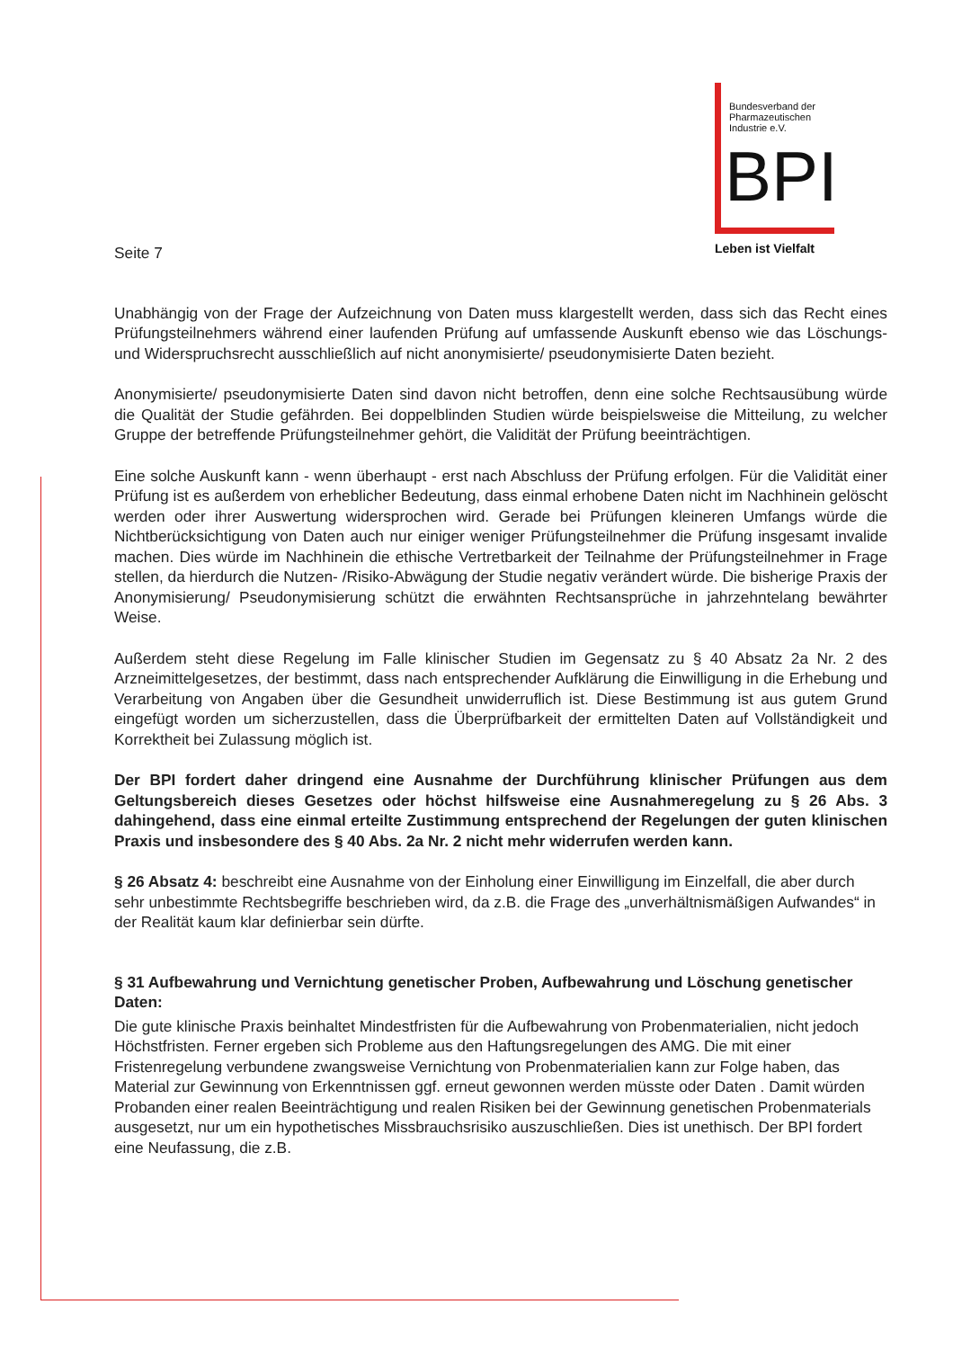Bundesverband der
Pharmazeutischen
Industrie e.V.
BPI
Leben ist Vielfalt
Seite 7
Unabhängig von der Frage der Aufzeichnung von Daten muss klargestellt werden, dass sich das Recht eines Prüfungsteilnehmers während einer laufenden Prüfung auf umfassende Auskunft ebenso wie das Löschungs- und Widerspruchsrecht ausschließlich auf nicht anonymisierte/ pseudonymisierte Daten bezieht.
Anonymisierte/ pseudonymisierte Daten sind davon nicht betroffen, denn eine solche Rechtsausübung würde die Qualität der Studie gefährden. Bei doppelblinden Studien würde beispielsweise die Mitteilung, zu welcher Gruppe der betreffende Prüfungsteilnehmer gehört, die Validität der Prüfung beeinträchtigen.
Eine solche Auskunft kann - wenn überhaupt - erst nach Abschluss der Prüfung erfolgen. Für die Validität einer Prüfung ist es außerdem von erheblicher Bedeutung, dass einmal erhobene Daten nicht im Nachhinein gelöscht werden oder ihrer Auswertung widersprochen wird. Gerade bei Prüfungen kleineren Umfangs würde die Nichtberücksichtigung von Daten auch nur einiger weniger Prüfungsteilnehmer die Prüfung insgesamt invalide machen. Dies würde im Nachhinein die ethische Vertretbarkeit der Teilnahme der Prüfungsteilnehmer in Frage stellen, da hierdurch die Nutzen- /Risiko-Abwägung der Studie negativ verändert würde. Die bisherige Praxis der Anonymisierung/ Pseudonymisierung schützt die erwähnten Rechtsansprüche in jahrzehntelang bewährter Weise.
Außerdem steht diese Regelung im Falle klinischer Studien im Gegensatz zu § 40 Absatz 2a Nr. 2 des Arzneimittelgesetzes, der bestimmt, dass nach entsprechender Aufklärung die Einwilligung in die Erhebung und Verarbeitung von Angaben über die Gesundheit unwiderruflich ist. Diese Bestimmung ist aus gutem Grund eingefügt worden um sicherzustellen, dass die Überprüfbarkeit der ermittelten Daten auf Vollständigkeit und Korrektheit bei Zulassung möglich ist.
Der BPI fordert daher dringend eine Ausnahme der Durchführung klinischer Prüfungen aus dem Geltungsbereich dieses Gesetzes oder höchst hilfsweise eine Ausnahmeregelung zu § 26 Abs. 3 dahingehend, dass eine einmal erteilte Zustimmung entsprechend der Regelungen der guten klinischen Praxis und insbesondere des § 40 Abs. 2a Nr. 2 nicht mehr widerrufen werden kann.
§ 26 Absatz 4: beschreibt eine Ausnahme von der Einholung einer Einwilligung im Einzelfall, die aber durch sehr unbestimmte Rechtsbegriffe beschrieben wird, da z.B. die Frage des „unverhältnismäßigen Aufwandes“ in der Realität kaum klar definierbar sein dürfte.
§ 31 Aufbewahrung und Vernichtung genetischer Proben, Aufbewahrung und Löschung genetischer Daten:
Die gute klinische Praxis beinhaltet Mindestfristen für die Aufbewahrung von Probenmaterialien, nicht jedoch Höchstfristen. Ferner ergeben sich Probleme aus den Haftungsregelungen des AMG. Die mit einer Fristenregelung verbundene zwangsweise Vernichtung von Probenmaterialien kann zur Folge haben, das Material zur Gewinnung von Erkenntnissen ggf. erneut gewonnen werden müsste oder Daten . Damit würden Probanden einer realen Beeinträchtigung und realen Risiken bei der Gewinnung genetischen Probenmaterials ausgesetzt, nur um ein hypothetisches Missbrauchsrisiko auszuschließen. Dies ist unethisch. Der BPI fordert eine Neufassung, die z.B.